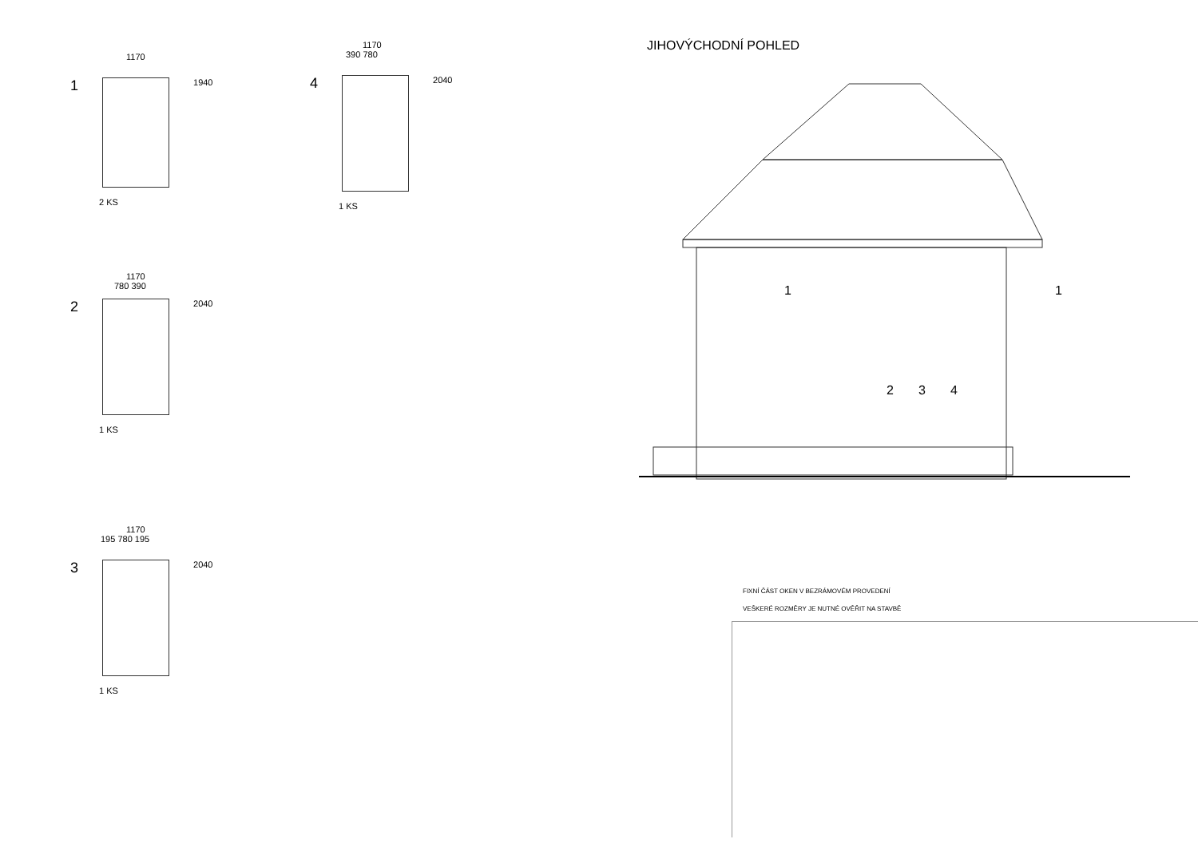1170
1
1940
2 KS
1170
390 780
4
2040
1 KS
1170
780 390
2
2040
1 KS
1170
195 780 195
3
2040
1 KS
JIHOVÝCHODNÍ POHLED
1 1
2 3 4
FIXNÍ ČÁST OKEN V BEZRÁMOVÉM PROVEDENÍ
VEŠKERÉ ROZMĚRY JE NUTNÉ OVĚŘIT NA STAVBĚ